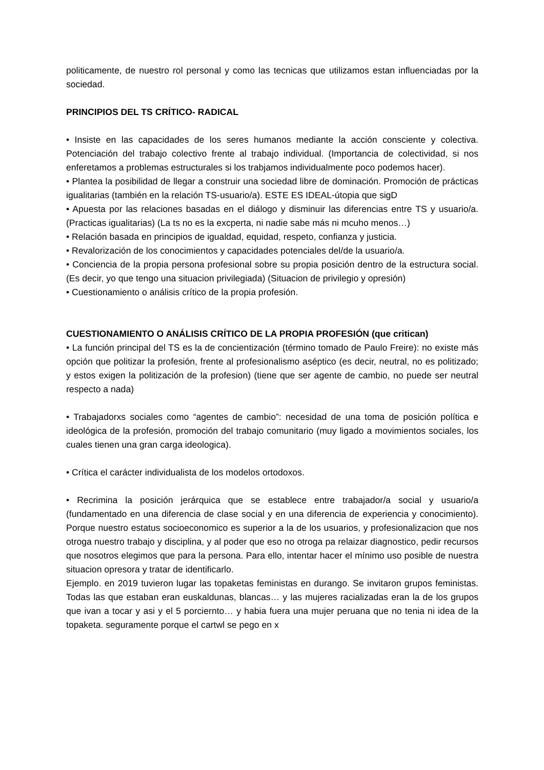politicamente, de nuestro rol personal y como las tecnicas que utilizamos estan influenciadas por la sociedad.
PRINCIPIOS DEL TS CRÍTICO- RADICAL
• Insiste en las capacidades de los seres humanos mediante la acción consciente y colectiva. Potenciación del trabajo colectivo frente al trabajo individual. (Importancia de colectividad, si nos enferetamos a problemas estructurales si los trabjamos individualmente poco podemos hacer).
• Plantea la posibilidad de llegar a construir una sociedad libre de dominación. Promoción de prácticas igualitarias (también en la relación TS-usuario/a). ESTE ES IDEAL-útopia que sigD
• Apuesta por las relaciones basadas en el diálogo y disminuir las diferencias entre TS y usuario/a. (Practicas igualitarias) (La ts no es la excperta, ni nadie sabe más ni mcuho menos…)
• Relación basada en principios de igualdad, equidad, respeto, confianza y justicia.
• Revalorización de los conocimientos y capacidades potenciales del/de la usuario/a.
• Conciencia de la propia persona profesional sobre su propia posición dentro de la estructura social. (Es decir, yo que tengo una situacion privilegiada) (Situacion de privilegio y opresión)
• Cuestionamiento o análisis crítico de la propia profesión.
CUESTIONAMIENTO O ANÁLISIS CRÍTICO DE LA PROPIA PROFESIÓN (que critican)
• La función principal del TS es la de concientización (término tomado de Paulo Freire): no existe más opción que politizar la profesión, frente al profesionalismo aséptico (es decir, neutral, no es politizado; y estos exigen la politización de la profesion) (tiene que ser agente de cambio, no puede ser neutral respecto a nada)
• Trabajadorxs sociales como “agentes de cambio”: necesidad de una toma de posición política e ideológica de la profesión, promoción del trabajo comunitario (muy ligado a movimientos sociales, los cuales tienen una gran carga ideologica).
• Crítica el carácter individualista de los modelos ortodoxos.
• Recrimina la posición jerárquica que se establece entre trabajador/a social y usuario/a (fundamentado en una diferencia de clase social y en una diferencia de experiencia y conocimiento). Porque nuestro estatus socioeconomico es superior a la de los usuarios, y profesionalizacion que nos otroga nuestro trabajo y disciplina, y al poder que eso no otroga pa relaizar diagnostico, pedir recursos que nosotros elegimos que para la persona. Para ello, intentar hacer el mínimo uso posible de nuestra situacion opresora y tratar de identificarlo.
Ejemplo. en 2019 tuvieron lugar las topaketas feministas en durango. Se invitaron grupos feministas. Todas las que estaban eran euskaldunas, blancas… y las mujeres racializadas eran la de los grupos que ivan a tocar y asi y el 5 porciernto… y habia fuera una mujer peruana que no tenia ni idea de la topaketa. seguramente porque el cartwl se pego en x